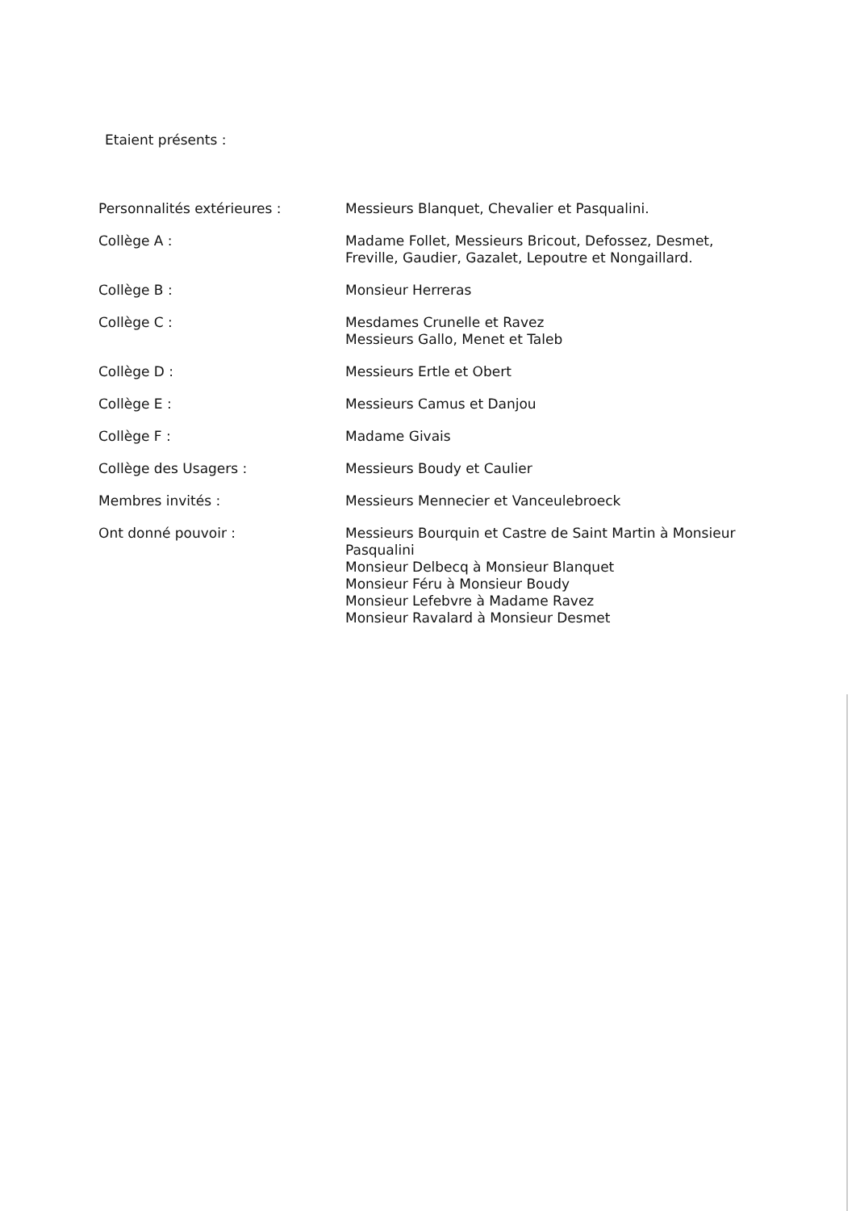Etaient présents :
Personnalités extérieures : Messieurs Blanquet, Chevalier et Pasqualini.
Collège A : Madame Follet, Messieurs Bricout, Defossez, Desmet,
Freville, Gaudier, Gazalet, Lepoutre et Nongaillard.
Collège B : Monsieur Herreras
Collège C : Mesdames Crunelle et Ravez
Messieurs Gallo, Menet et Taleb
Collège D : Messieurs Ertle et Obert
Collège E : Messieurs Camus et Danjou
Collège F : Madame Givais
Collège des Usagers : Messieurs Boudy et Caulier
Membres invités : Messieurs Mennecier et Vanceulebroeck
Ont donné pouvoir : Messieurs Bourquin et Castre de Saint Martin à Monsieur Pasqualini
Monsieur Delbecq à Monsieur Blanquet
Monsieur Féru à Monsieur Boudy
Monsieur Lefebvre à Madame Ravez
Monsieur Ravalard à Monsieur Desmet